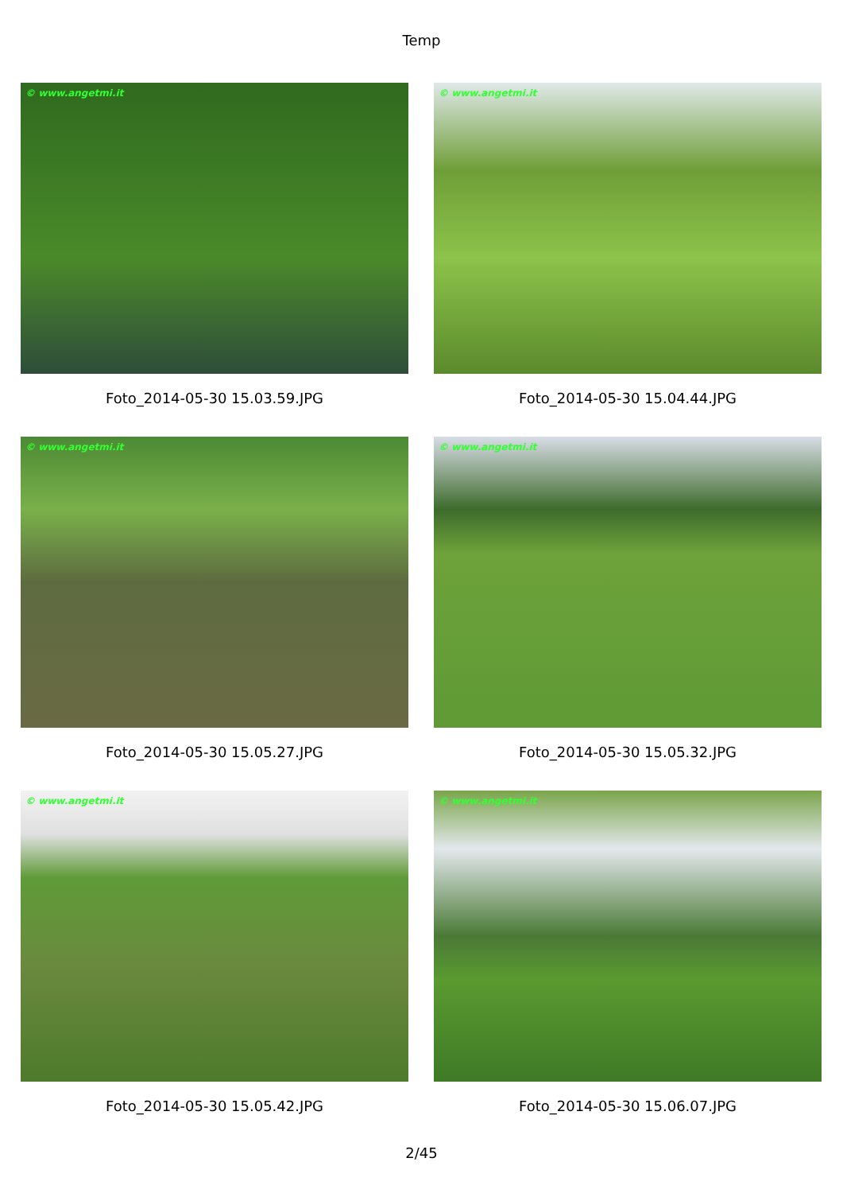Temp
© www.angetmi.it
Foto_2014-05-30 15.03.59.JPG
© www.angetmi.it
Foto_2014-05-30 15.04.44.JPG
© www.angetmi.it
Foto_2014-05-30 15.05.27.JPG
© www.angetmi.it
Foto_2014-05-30 15.05.32.JPG
© www.angetmi.it
Foto_2014-05-30 15.05.42.JPG
© www.angetmi.it
Foto_2014-05-30 15.06.07.JPG
2/45